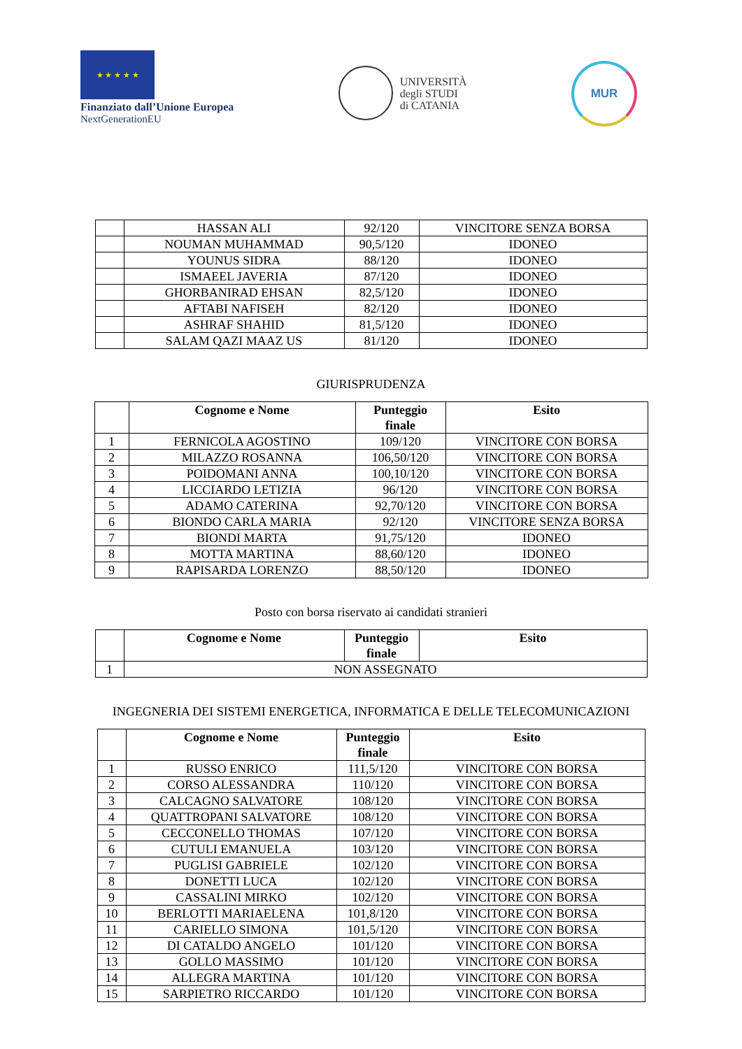★ ★ ★ ★ ★
Finanziato dall’Unione Europea
NextGenerationEU
UNIVERSITÀ
degli STUDI
di CATANIA
MUR
| | HASSAN ALI | 92/120 | VINCITORE SENZA BORSA |
| | NOUMAN MUHAMMAD | 90,5/120 | IDONEO |
| | YOUNUS SIDRA | 88/120 | IDONEO |
| | ISMAEEL JAVERIA | 87/120 | IDONEO |
| | GHORBANIRAD EHSAN | 82,5/120 | IDONEO |
| | AFTABI NAFISEH | 82/120 | IDONEO |
| | ASHRAF SHAHID | 81,5/120 | IDONEO |
| | SALAM QAZI MAAZ US | 81/120 | IDONEO |
GIURISPRUDENZA
| | Cognome e Nome | Punteggio finale | Esito |
| --- | --- | --- | --- |
| 1 | FERNICOLA AGOSTINO | 109/120 | VINCITORE CON BORSA |
| 2 | MILAZZO ROSANNA | 106,50/120 | VINCITORE CON BORSA |
| 3 | POIDOMANI ANNA | 100,10/120 | VINCITORE CON BORSA |
| 4 | LICCIARDO LETIZIA | 96/120 | VINCITORE CON BORSA |
| 5 | ADAMO CATERINA | 92,70/120 | VINCITORE CON BORSA |
| 6 | BIONDO CARLA MARIA | 92/120 | VINCITORE SENZA BORSA |
| 7 | BIONDI MARTA | 91,75/120 | IDONEO |
| 8 | MOTTA MARTINA | 88,60/120 | IDONEO |
| 9 | RAPISARDA LORENZO | 88,50/120 | IDONEO |
Posto con borsa riservato ai candidati stranieri
| | Cognome e Nome | Punteggio finale | Esito |
| --- | --- | --- | --- |
| 1 | NON ASSEGNATO | | |
INGEGNERIA DEI SISTEMI ENERGETICA, INFORMATICA E DELLE TELECOMUNICAZIONI
| | Cognome e Nome | Punteggio finale | Esito |
| --- | --- | --- | --- |
| 1 | RUSSO ENRICO | 111,5/120 | VINCITORE CON BORSA |
| 2 | CORSO ALESSANDRA | 110/120 | VINCITORE CON BORSA |
| 3 | CALCAGNO SALVATORE | 108/120 | VINCITORE CON BORSA |
| 4 | QUATTROPANI SALVATORE | 108/120 | VINCITORE CON BORSA |
| 5 | CECCONELLO THOMAS | 107/120 | VINCITORE CON BORSA |
| 6 | CUTULI EMANUELA | 103/120 | VINCITORE CON BORSA |
| 7 | PUGLISI GABRIELE | 102/120 | VINCITORE CON BORSA |
| 8 | DONETTI LUCA | 102/120 | VINCITORE CON BORSA |
| 9 | CASSALINI MIRKO | 102/120 | VINCITORE CON BORSA |
| 10 | BERLOTTI MARIAELENA | 101,8/120 | VINCITORE CON BORSA |
| 11 | CARIELLO SIMONA | 101,5/120 | VINCITORE CON BORSA |
| 12 | DI CATALDO ANGELO | 101/120 | VINCITORE CON BORSA |
| 13 | GOLLO MASSIMO | 101/120 | VINCITORE CON BORSA |
| 14 | ALLEGRA MARTINA | 101/120 | VINCITORE CON BORSA |
| 15 | SARPIETRO RICCARDO | 101/120 | VINCITORE CON BORSA |